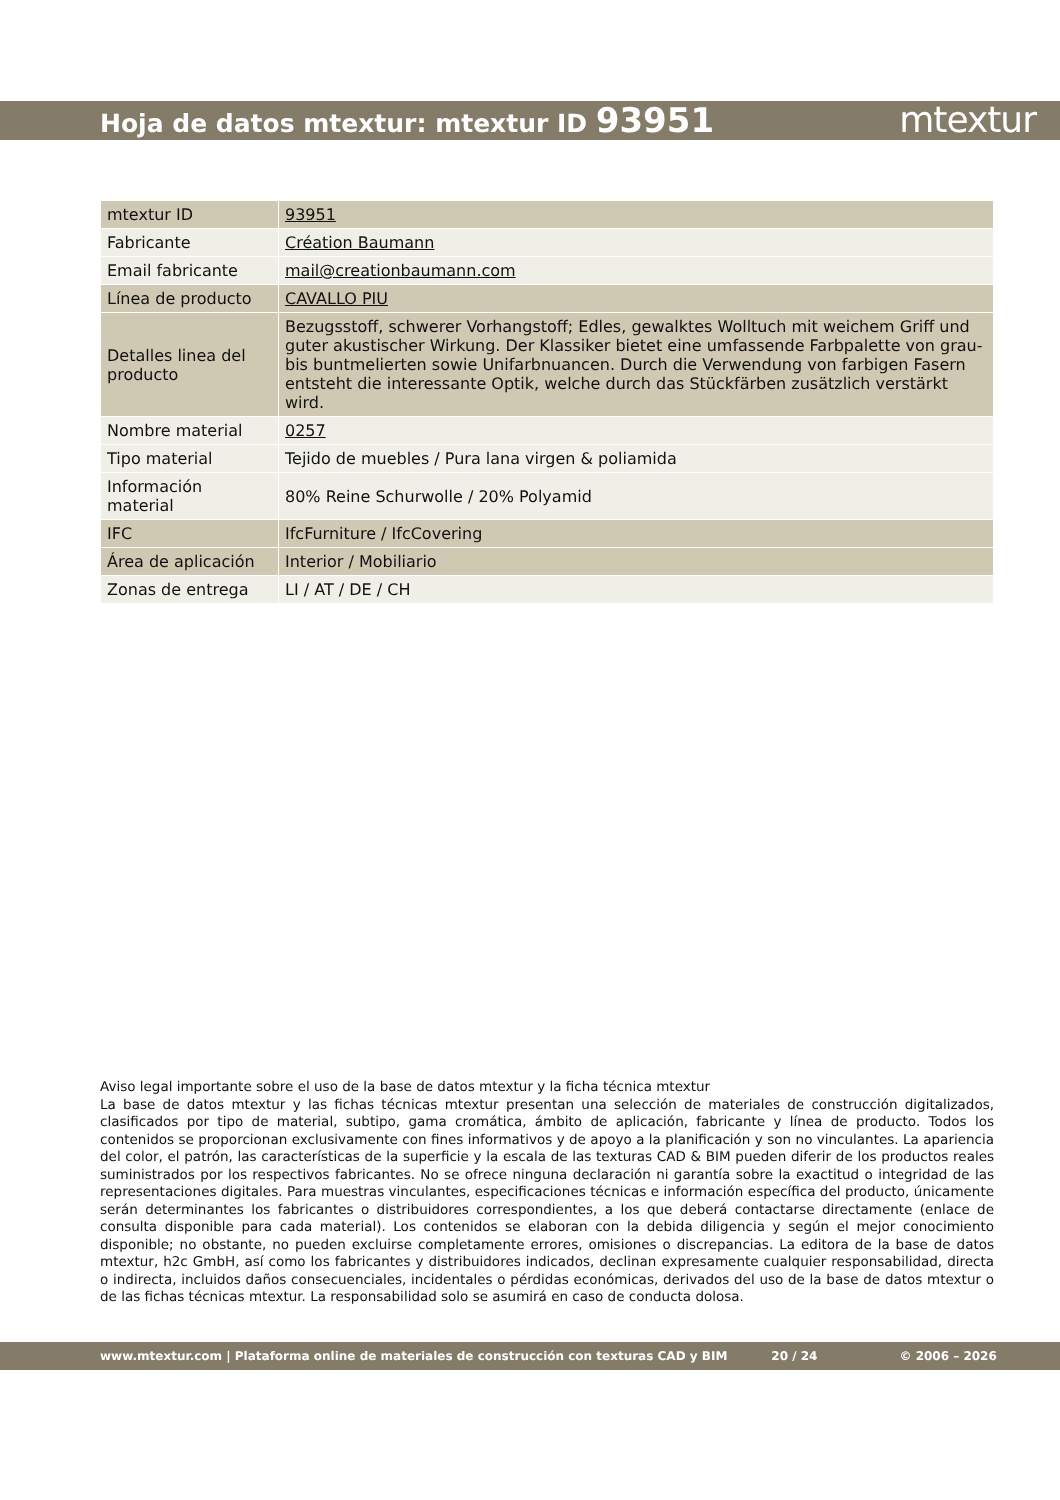Hoja de datos mtextur: mtextur ID 93951 mtextur
| mtextur ID | 93951 |
| Fabricante | Création Baumann |
| Email fabricante | mail@creationbaumann.com |
| Línea de producto | CAVALLO PIU |
| Detalles linea del producto | Bezugsstoff, schwerer Vorhangstoff; Edles, gewalktes Wolltuch mit weichem Griff und guter akustischer Wirkung. Der Klassiker bietet eine umfassende Farbpalette von grau- bis buntmelierten sowie Unifarbnuancen. Durch die Verwendung von farbigen Fasern entsteht die interessante Optik, welche durch das Stückfärben zusätzlich verstärkt wird. |
| Nombre material | 0257 |
| Tipo material | Tejido de muebles / Pura lana virgen & poliamida |
| Información material | 80% Reine Schurwolle / 20% Polyamid |
| IFC | IfcFurniture / IfcCovering |
| Área de aplicación | Interior / Mobiliario |
| Zonas de entrega | LI / AT / DE / CH |
Aviso legal importante sobre el uso de la base de datos mtextur y la ficha técnica mtextur
La base de datos mtextur y las fichas técnicas mtextur presentan una selección de materiales de construcción digitalizados, clasificados por tipo de material, subtipo, gama cromática, ámbito de aplicación, fabricante y línea de producto. Todos los contenidos se proporcionan exclusivamente con fines informativos y de apoyo a la planificación y son no vinculantes. La apariencia del color, el patrón, las características de la superficie y la escala de las texturas CAD & BIM pueden diferir de los productos reales suministrados por los respectivos fabricantes. No se ofrece ninguna declaración ni garantía sobre la exactitud o integridad de las representaciones digitales. Para muestras vinculantes, especificaciones técnicas e información específica del producto, únicamente serán determinantes los fabricantes o distribuidores correspondientes, a los que deberá contactarse directamente (enlace de consulta disponible para cada material). Los contenidos se elaboran con la debida diligencia y según el mejor conocimiento disponible; no obstante, no pueden excluirse completamente errores, omisiones o discrepancias. La editora de la base de datos mtextur, h2c GmbH, así como los fabricantes y distribuidores indicados, declinan expresamente cualquier responsabilidad, directa o indirecta, incluidos daños consecuenciales, incidentales o pérdidas económicas, derivados del uso de la base de datos mtextur o de las fichas técnicas mtextur. La responsabilidad solo se asumirá en caso de conducta dolosa.
www.mtextur.com | Plataforma online de materiales de construcción con texturas CAD y BIM 20 / 24 © 2006 – 2026